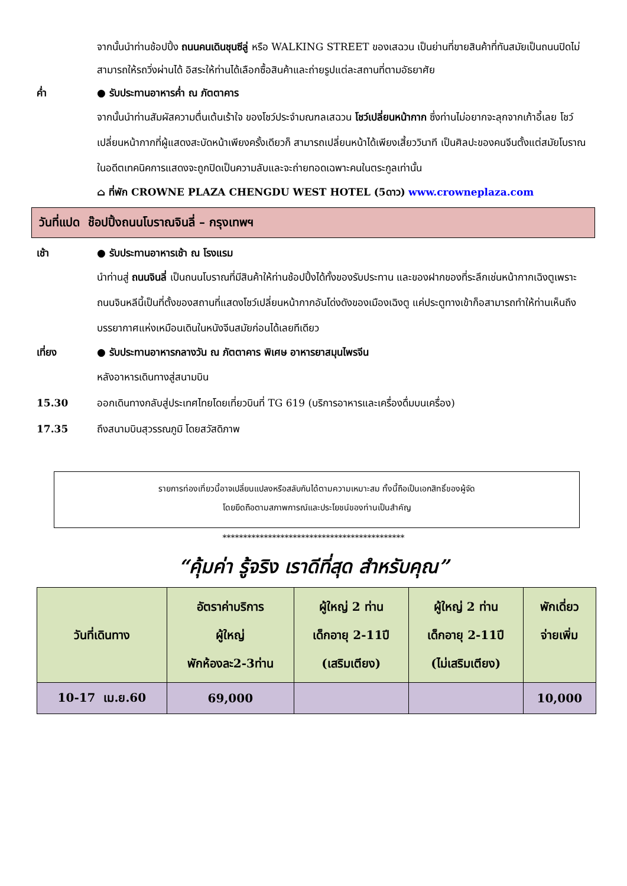จากนั้นนำท่านช้อปปิ้ง ถนนคนเดินชุนซีลู่ หรือ WALKING STREET ของเสฉวน เป็นย่านที่ขายสินค้าที่ทันสมัยเป็นถนนปิดไม่สามารถให้รถวิ่งผ่านได้ อิสระให้ท่านได้เลือกซื้อสินค้าและถ่ายรูปแต่ละสถานที่ตามอัธยาศัย
ค่ำ ● รับประทานอาหารค่ำ ณ ภัตตาคาร
จากนั้นนำท่านสัมผัสความตื่นเต้นเร้าใจ ของโชว์ประจำมณฑลเสฉวน โชว์เปลี่ยนหน้ากาก ซึ่งท่านไม่อยากจะลุกจากเก้าอี้เลย โชว์เปลี่ยนหน้ากากที่ผู้แสดงสะบัดหน้าเพียงครั้งเดียวก็ สามารถเปลี่ยนหน้าได้เพียงเสี้ยววินาที เป็นศิลปะของคนจีนตั้งแต่สมัยโบราณ ในอดีตเทคนิคการแสดงจะถูกปิดเป็นความลับและจะถ่ายทอดเฉพาะคนในตระกูลเท่านั้น
⌂ ที่พัก CROWNE PLAZA CHENGDU WEST HOTEL (5ดาว) www.crowneplaza.com
วันที่แปด ช๊อปปิ้งถนนโบราณจินลี่ – กรุงเทพฯ
เช้า ● รับประทานอาหารเช้า ณ โรงแรม
นำท่านสู่ ถนนจินลี่ เป็นถนนโบราณที่มีสินค้าให้ท่านช้อปปิ้งได้ทั้งของรับประทาน และของฝากของที่ระลึกเช่นหน้ากากเฉิงตูเพราะถนนจินหลีนี้เป็นที่ตั้งของสถานที่แสดงโชว์เปลี่ยนหน้ากากอันโด่งดังของเมืองเฉิงตู แค่ประตูทางเข้าก็อสามารถทำให้ท่านเห็นถึงบรรยากาศแห่งเหมือนเดินในหนังจีนสมัยก่อนได้เลยทีเดียว
เที่ยง ● รับประทานอาหารกลางวัน ณ ภัตตาคาร พิเศษ อาหารยาสมุนไพรจีน
หลังอาหารเดินทางสู่สนามบิน
15.30 ออกเดินทางกลับสู่ประเทศไทยโดยเที่ยวบินที่ TG 619 (บริการอาหารและเครื่องดื่มบนเครื่อง)
17.35 ถึงสนามบินสุวรรณภูมิ โดยสวัสดิภาพ
รายการท่องเที่ยวนี้อาจเปลี่ยนแปลงหรือสลับกันได้ตามความเหมาะสม ทั้งนี้ถือเป็นเอกสิทธิ์ของผู้จัด
โดยยึดถือตามสภาพการณ์และประโยชน์ของท่านเป็นสำคัญ
********************************************
“คุ้มค่า รู้จริง เราดีที่สุด สำหรับคุณ”
| วันที่เดินทาง | อัตราค่าบริการ ผู้ใหญ่ พักห้องละ2-3ท่าน | ผู้ใหญ่ 2 ท่าน เด็กอายุ 2-11ปี (เสริมเตียง) | ผู้ใหญ่ 2 ท่าน เด็กอายุ 2-11ปี (ไม่เสริมเตียง) | พักเดี่ยว จ่ายเพิ่ม |
| --- | --- | --- | --- | --- |
| 10-17 เม.ย.60 | 69,000 | | | 10,000 |